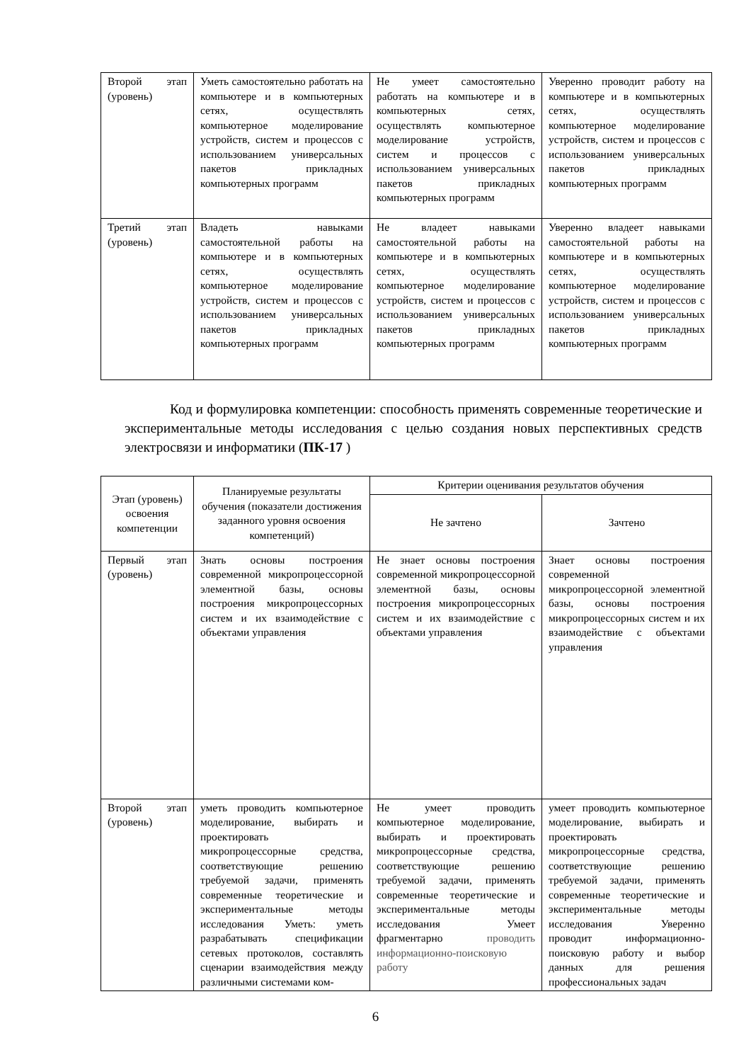| Второй этап (уровень) | Уметь самостоятельно работать на компьютере и в компьютерных сетях, осуществлять компьютерное моделирование устройств, систем и процессов с использованием универсальных пакетов прикладных компьютерных программ | Не умеет самостоятельно работать на компьютере и в компьютерных сетях, осуществлять компьютерное моделирование устройств, систем и процессов с использованием универсальных пакетов прикладных компьютерных программ | Уверенно проводит работу на компьютере и в компьютерных сетях, осуществлять компьютерное моделирование устройств, систем и процессов с использованием универсальных пакетов прикладных компьютерных программ |
| Третий этап (уровень) | Владеть навыками самостоятельной работы на компьютере и в компьютерных сетях, осуществлять компьютерное моделирование устройств, систем и процессов с использованием универсальных пакетов прикладных компьютерных программ | Не владеет навыками самостоятельной работы на компьютере и в компьютерных сетях, осуществлять компьютерное моделирование устройств, систем и процессов с использованием универсальных пакетов прикладных компьютерных программ | Уверенно владеет навыками самостоятельной работы на компьютере и в компьютерных сетях, осуществлять компьютерное моделирование устройств, систем и процессов с использованием универсальных пакетов прикладных компьютерных программ |
Код и формулировка компетенции: способность применять современные теоретические и экспериментальные методы исследования с целью создания новых перспективных средств электросвязи и информатики (ПК-17 )
| Этап (уровень) освоения компетенции | Планируемые результаты обучения (показатели достижения заданного уровня освоения компетенций) | Критерии оценивания результатов обучения | |
| --- | --- | --- | --- |
| | | Не зачтено | Зачтено |
| Первый этап (уровень) | Знать основы построения современной микропроцессорной элементной базы, основы построения микропроцессорных систем и их взаимодействие с объектами управления | Не знает основы построения современной микропроцессорной элементной базы, основы построения микропроцессорных систем и их взаимодействие с объектами управления | Знает основы построения современной микропроцессорной элементной базы, основы построения микропроцессорных систем и их взаимодействие с объектами управления |
| Второй этап (уровень) | уметь проводить компьютерное моделирование, выбирать и проектировать микропроцессорные средства, соответствующие решению требуемой задачи, применять современные теоретические и экспериментальные методы исследования Уметь: уметь разрабатывать спецификации сетевых протоколов, составлять сценарии взаимодействия между различными системами ком- | Не умеет проводить компьютерное моделирование, выбирать и проектировать микропроцессорные средства, соответствующие решению требуемой задачи, применять современные теоретические и экспериментальные методы исследования Умеет фрагментарно проводить информационно-поисковую работу | умеет проводить компьютерное моделирование, выбирать и проектировать микропроцессорные средства, соответствующие решению требуемой задачи, применять современные теоретические и экспериментальные методы исследования Уверенно проводит информационно-поисковую работу и выбор данных для решения профессиональных задач |
6